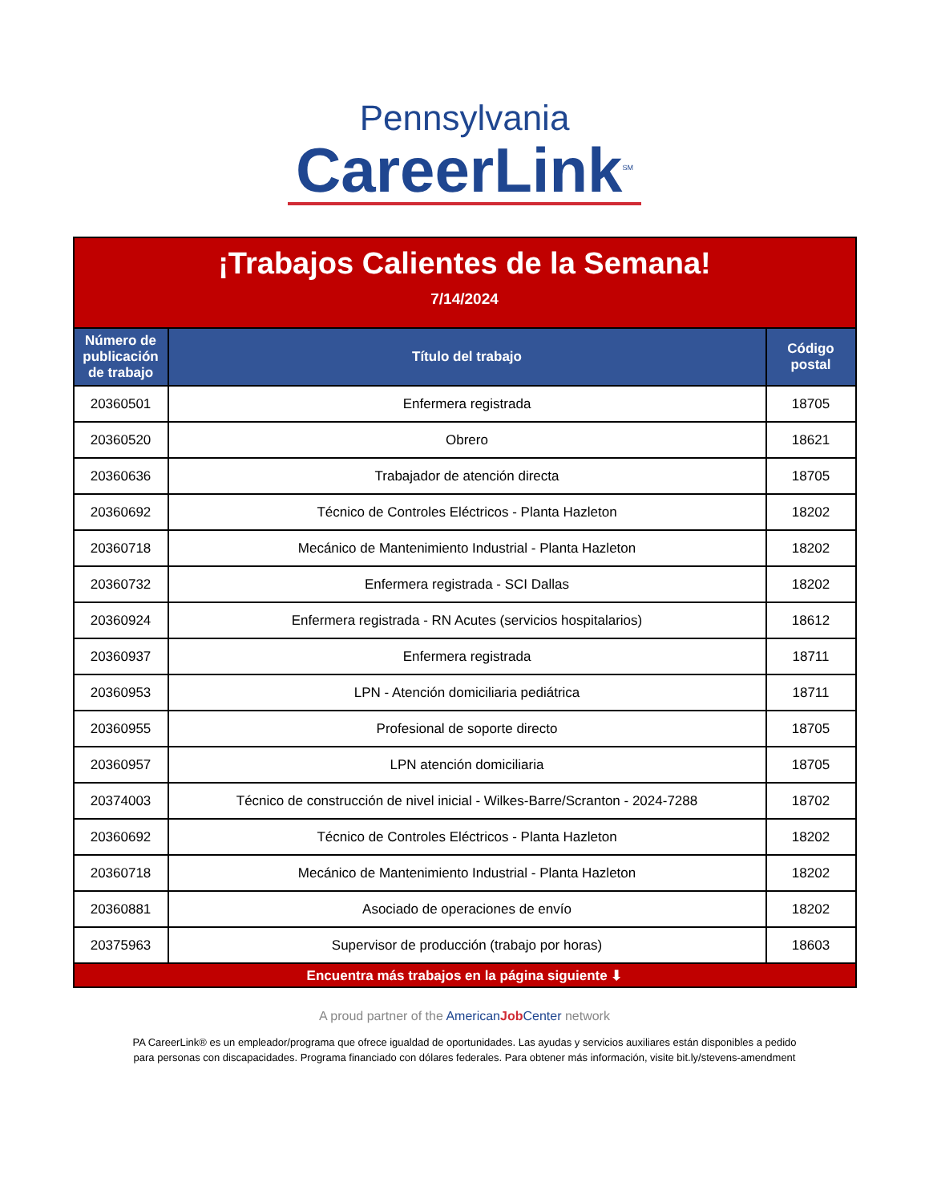Pennsylvania
CareerLink<sup>SM</sup>
| ¡Trabajos Calientes de la Semana! 7/14/2024 | | |
| Número de publicación de trabajo | Título del trabajo | Código postal |
| 20360501 | Enfermera registrada | 18705 |
| 20360520 | Obrero | 18621 |
| 20360636 | Trabajador de atención directa | 18705 |
| 20360692 | Técnico de Controles Eléctricos - Planta Hazleton | 18202 |
| 20360718 | Mecánico de Mantenimiento Industrial - Planta Hazleton | 18202 |
| 20360732 | Enfermera registrada - SCI Dallas | 18202 |
| 20360924 | Enfermera registrada - RN Acutes (servicios hospitalarios) | 18612 |
| 20360937 | Enfermera registrada | 18711 |
| 20360953 | LPN - Atención domiciliaria pediátrica | 18711 |
| 20360955 | Profesional de soporte directo | 18705 |
| 20360957 | LPN atención domiciliaria | 18705 |
| 20374003 | Técnico de construcción de nivel inicial - Wilkes-Barre/Scranton - 2024-7288 | 18702 |
| 20360692 | Técnico de Controles Eléctricos - Planta Hazleton | 18202 |
| 20360718 | Mecánico de Mantenimiento Industrial - Planta Hazleton | 18202 |
| 20360881 | Asociado de operaciones de envío | 18202 |
| 20375963 | Supervisor de producción (trabajo por horas) | 18603 |
| Encuentra más trabajos en la página siguiente ⬇ | | |
A proud partner of the AmericanJob Center network
PA CareerLink® es un empleador/programa que ofrece igualdad de oportunidades. Las ayudas y servicios auxiliares están disponibles a pedido
para personas con discapacidades. Programa financiado con dólares federales. Para obtener más información, visite bit.ly/stevens-amendment